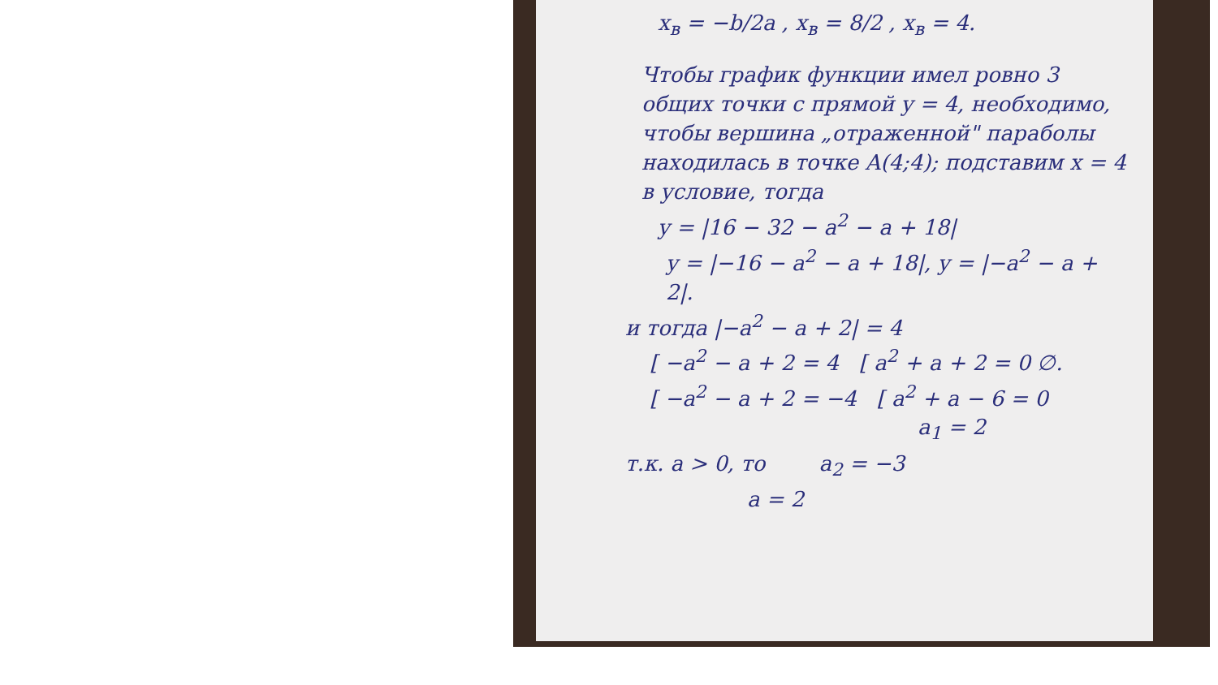x<sub>в</sub> = −b/2a , x<sub>в</sub> = 8/2 , x<sub>в</sub> = 4.
Чтобы график функции имел ровно 3 общих точки с прямой y = 4, необходимо, чтобы вершина „отраженной" параболы находилась в точке A(4;4); подставим x = 4 в условие, тогда
y = |16 − 32 − a<sup>2</sup> − a + 18|
y = |−16 − a<sup>2</sup> − a + 18|, y = |−a<sup>2</sup> − a + 2|.
и тогда |−a<sup>2</sup> − a + 2| = 4
[ −a<sup>2</sup> − a + 2 = 4 [ a<sup>2</sup> + a + 2 = 0 ∅.
[ −a<sup>2</sup> − a + 2 = −4 [ a<sup>2</sup> + a − 6 = 0
a<sub>1</sub> = 2
т.к. a > 0, то a<sub>2</sub> = −3
a = 2